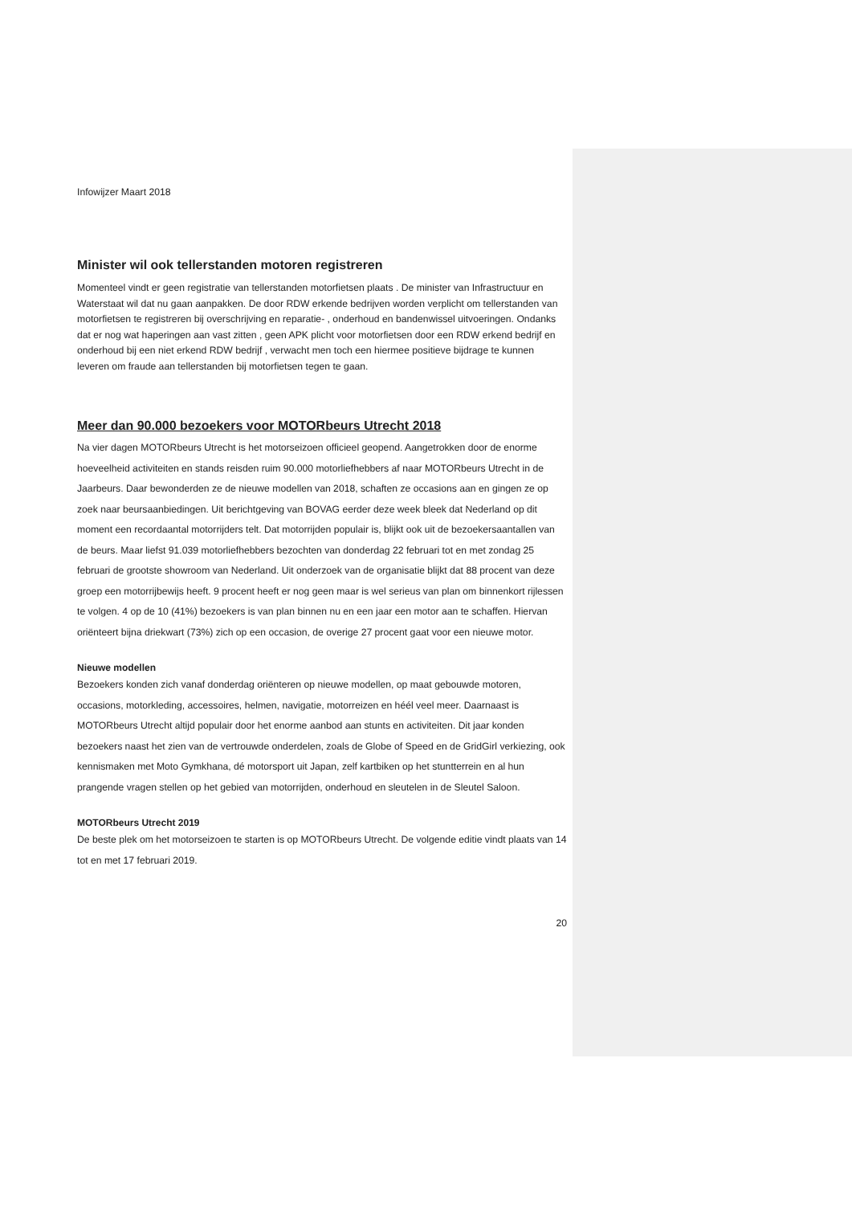Infowijzer Maart 2018
Minister wil ook tellerstanden motoren registreren
Momenteel vindt er geen registratie van tellerstanden motorfietsen plaats . De minister van Infrastructuur en Waterstaat wil dat nu gaan aanpakken. De door RDW erkende bedrijven worden verplicht om tellerstanden van motorfietsen te registreren bij overschrijving en reparatie- , onderhoud en bandenwissel uitvoeringen. Ondanks dat er nog wat haperingen aan vast zitten , geen APK plicht voor motorfietsen door een RDW erkend bedrijf en onderhoud bij een niet erkend RDW bedrijf , verwacht men toch een hiermee positieve bijdrage te kunnen leveren om fraude aan tellerstanden bij motorfietsen tegen te gaan.
Meer dan 90.000 bezoekers voor MOTORbeurs Utrecht 2018
Na vier dagen MOTORbeurs Utrecht is het motorseizoen officieel geopend. Aangetrokken door de enorme hoeveelheid activiteiten en stands reisden ruim 90.000 motorliefhebbers af naar MOTORbeurs Utrecht in de Jaarbeurs. Daar bewonderden ze de nieuwe modellen van 2018, schaften ze occasions aan en gingen ze op zoek naar beursaanbiedingen. Uit berichtgeving van BOVAG eerder deze week bleek dat Nederland op dit moment een recordaantal motorrijders telt. Dat motorrijden populair is, blijkt ook uit de bezoekersaantallen van de beurs. Maar liefst 91.039 motorliefhebbers bezochten van donderdag 22 februari tot en met zondag 25 februari de grootste showroom van Nederland. Uit onderzoek van de organisatie blijkt dat 88 procent van deze groep een motorrijbewijs heeft. 9 procent heeft er nog geen maar is wel serieus van plan om binnenkort rijlessen te volgen. 4 op de 10 (41%) bezoekers is van plan binnen nu en een jaar een motor aan te schaffen. Hiervan oriënteert bijna driekwart (73%) zich op een occasion, de overige 27 procent gaat voor een nieuwe motor.
Nieuwe modellen
Bezoekers konden zich vanaf donderdag oriënteren op nieuwe modellen, op maat gebouwde motoren, occasions, motorkleding, accessoires, helmen, navigatie, motorreizen en héél veel meer. Daarnaast is MOTORbeurs Utrecht altijd populair door het enorme aanbod aan stunts en activiteiten. Dit jaar konden bezoekers naast het zien van de vertrouwde onderdelen, zoals de Globe of Speed en de GridGirl verkiezing, ook kennismaken met Moto Gymkhana, dé motorsport uit Japan, zelf kartbiken op het stuntterrein en al hun prangende vragen stellen op het gebied van motorrijden, onderhoud en sleutelen in de Sleutel Saloon.
MOTORbeurs Utrecht 2019
De beste plek om het motorseizoen te starten is op MOTORbeurs Utrecht. De volgende editie vindt plaats van 14 tot en met 17 februari 2019.
20